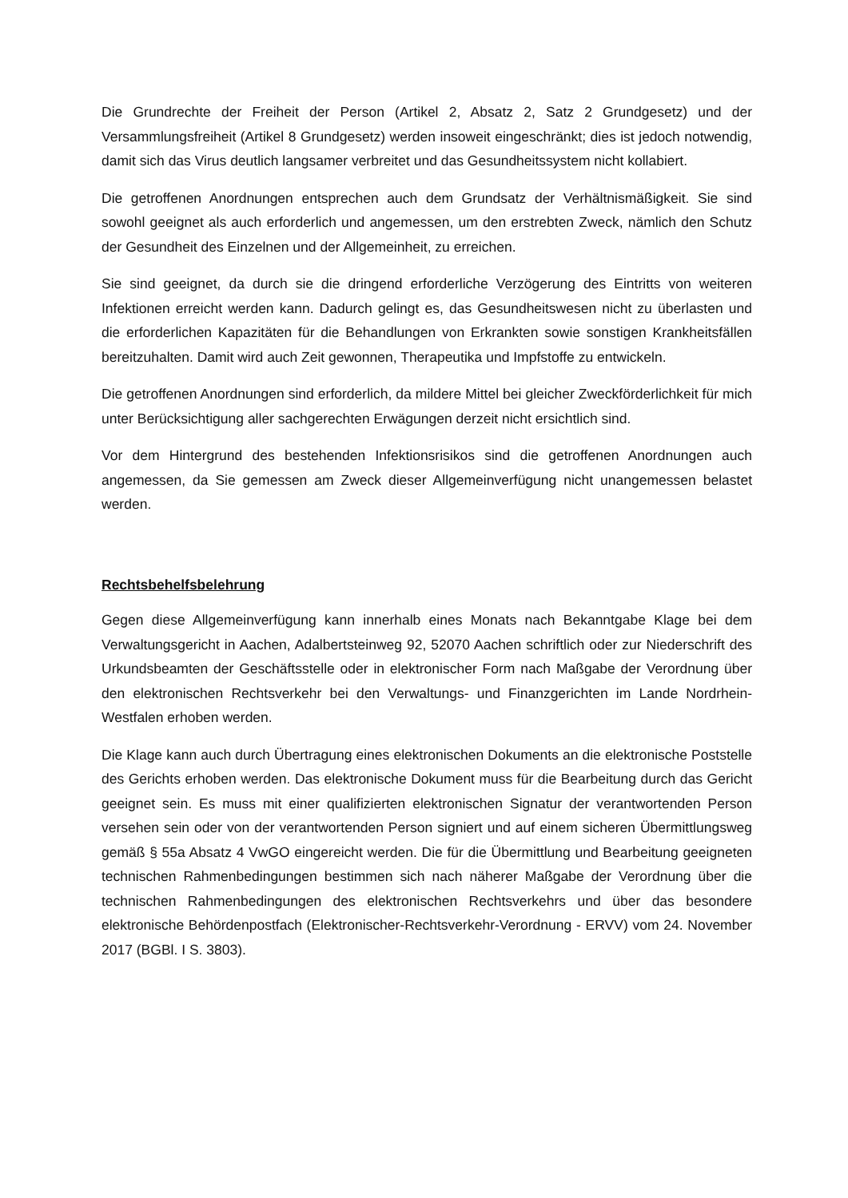Die Grundrechte der Freiheit der Person (Artikel 2, Absatz 2, Satz 2 Grundgesetz) und der Versammlungsfreiheit (Artikel 8 Grundgesetz) werden insoweit eingeschränkt; dies ist jedoch notwendig, damit sich das Virus deutlich langsamer verbreitet und das Gesundheitssystem nicht kollabiert.
Die getroffenen Anordnungen entsprechen auch dem Grundsatz der Verhältnismäßigkeit. Sie sind sowohl geeignet als auch erforderlich und angemessen, um den erstrebten Zweck, nämlich den Schutz der Gesundheit des Einzelnen und der Allgemeinheit, zu erreichen.
Sie sind geeignet, da durch sie die dringend erforderliche Verzögerung des Eintritts von weiteren Infektionen erreicht werden kann. Dadurch gelingt es, das Gesundheitswesen nicht zu überlasten und die erforderlichen Kapazitäten für die Behandlungen von Erkrankten sowie sonstigen Krankheitsfällen bereitzuhalten. Damit wird auch Zeit gewonnen, Therapeutika und Impfstoffe zu entwickeln.
Die getroffenen Anordnungen sind erforderlich, da mildere Mittel bei gleicher Zweckförderlichkeit für mich unter Berücksichtigung aller sachgerechten Erwägungen derzeit nicht ersichtlich sind.
Vor dem Hintergrund des bestehenden Infektionsrisikos sind die getroffenen Anordnungen auch angemessen, da Sie gemessen am Zweck dieser Allgemeinverfügung nicht unangemessen belastet werden.
Rechtsbehelfsbelehrung
Gegen diese Allgemeinverfügung kann innerhalb eines Monats nach Bekanntgabe Klage bei dem Verwaltungsgericht in Aachen, Adalbertsteinweg 92, 52070 Aachen schriftlich oder zur Niederschrift des Urkundsbeamten der Geschäftsstelle oder in elektronischer Form nach Maßgabe der Verordnung über den elektronischen Rechtsverkehr bei den Verwaltungs- und Finanzgerichten im Lande Nordrhein-Westfalen erhoben werden.
Die Klage kann auch durch Übertragung eines elektronischen Dokuments an die elektronische Poststelle des Gerichts erhoben werden. Das elektronische Dokument muss für die Bearbeitung durch das Gericht geeignet sein. Es muss mit einer qualifizierten elektronischen Signatur der verantwortenden Person versehen sein oder von der verantwortenden Person signiert und auf einem sicheren Übermittlungsweg gemäß § 55a Absatz 4 VwGO eingereicht werden. Die für die Übermittlung und Bearbeitung geeigneten technischen Rahmenbedingungen bestimmen sich nach näherer Maßgabe der Verordnung über die technischen Rahmenbedingungen des elektronischen Rechtsverkehrs und über das besondere elektronische Behördenpostfach (Elektronischer-Rechtsverkehr-Verordnung - ERVV) vom 24. November 2017 (BGBl. I S. 3803).